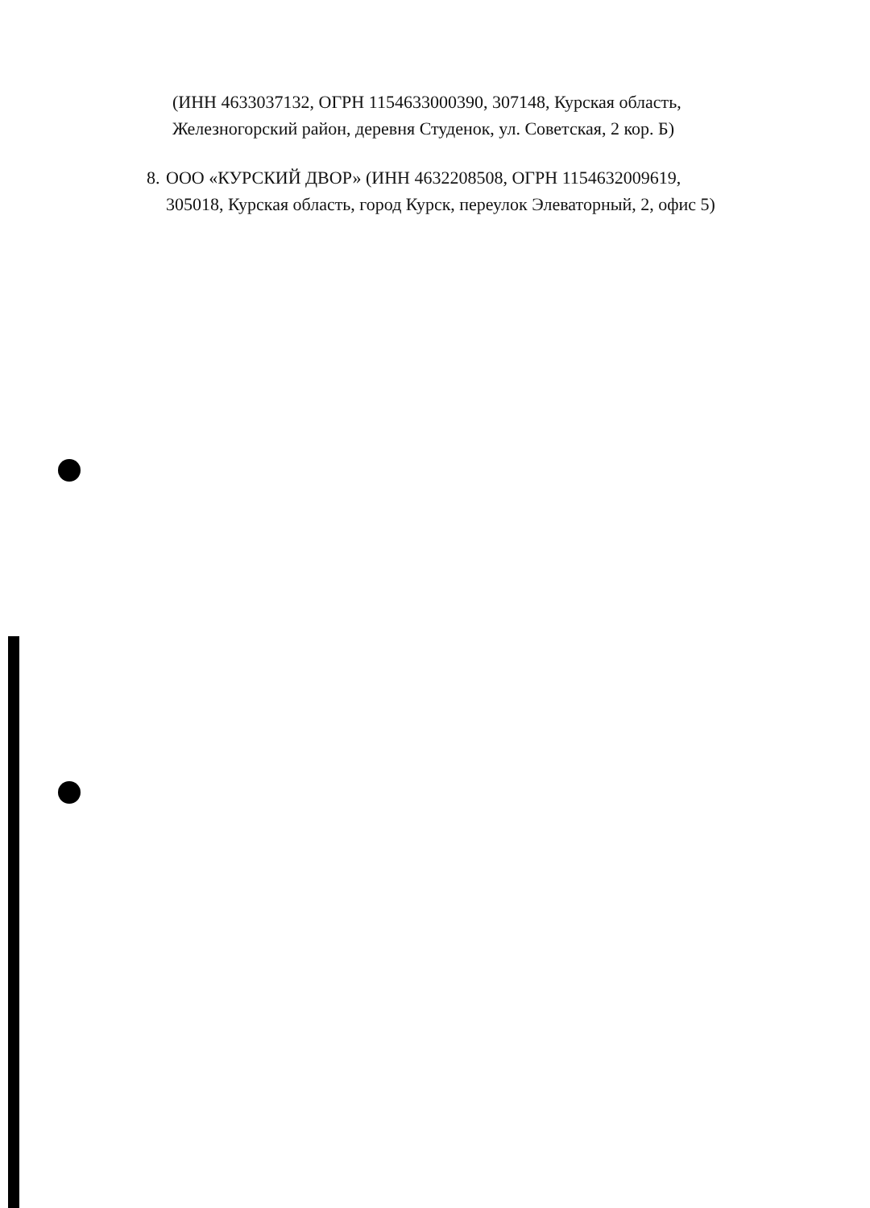(ИНН 4633037132, ОГРН 1154633000390, 307148, Курская область, Железногорский район, деревня Студенок, ул. Советская, 2 кор. Б)
8. ООО «КУРСКИЙ ДВОР» (ИНН 4632208508, ОГРН 1154632009619, 305018, Курская область, город Курск, переулок Элеваторный, 2, офис 5)